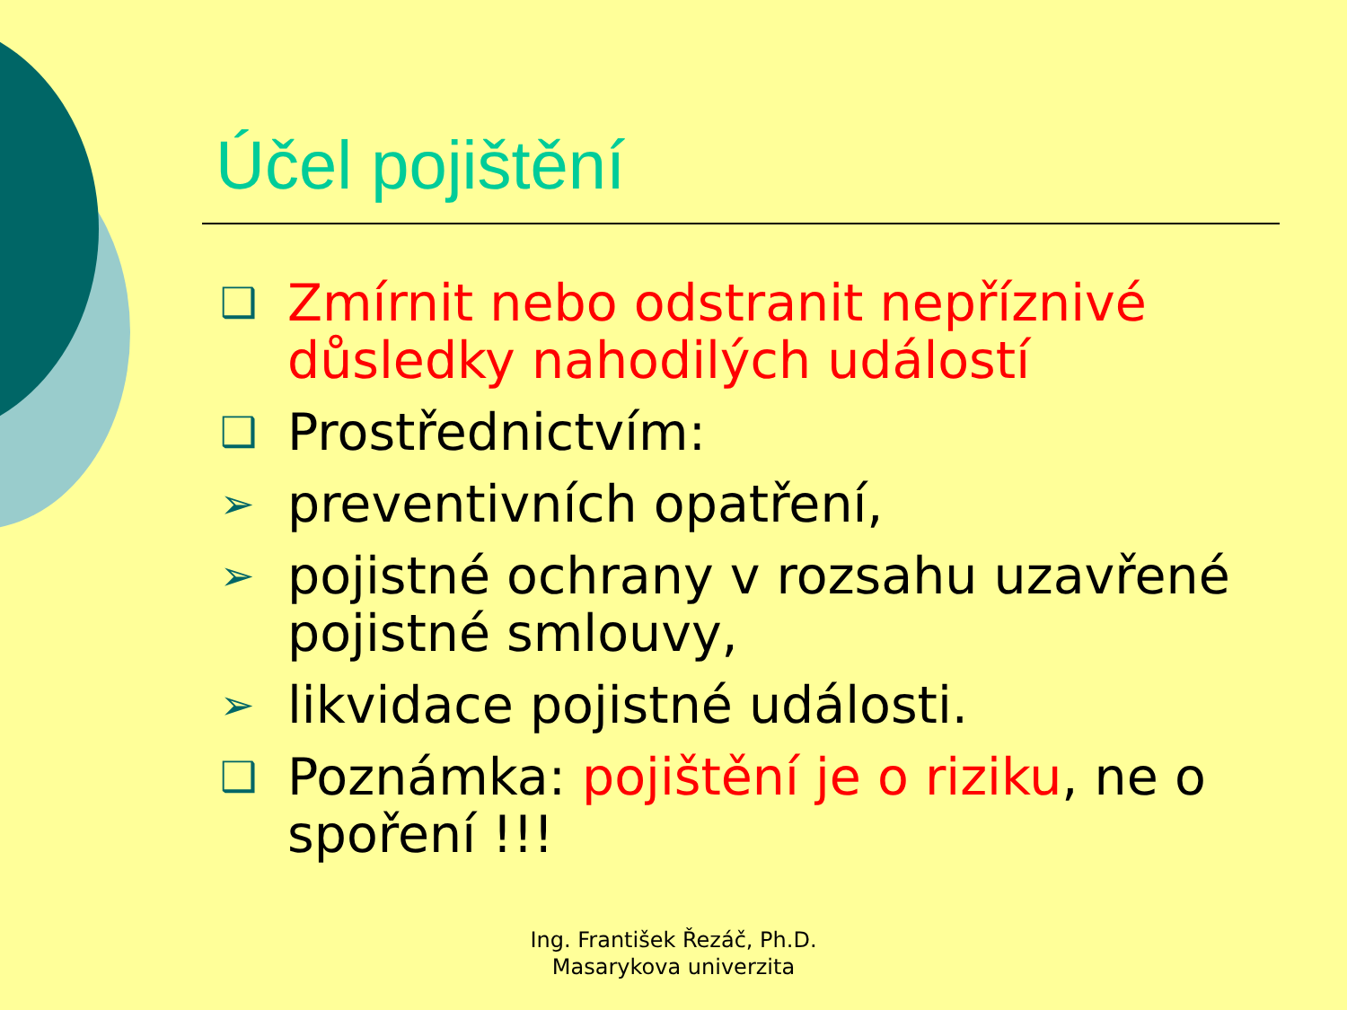Účel pojištění
❑ Zmírnit nebo odstranit nepříznivé důsledky nahodilých událostí
❑ Prostřednictvím:
➢ preventivních opatření,
➢ pojistné ochrany v rozsahu uzavřené pojistné smlouvy,
➢ likvidace pojistné události.
❑ Poznámka: pojištění je o riziku, ne o spoření !!!
Ing. František Řezáč, Ph.D.
Masarykova univerzita